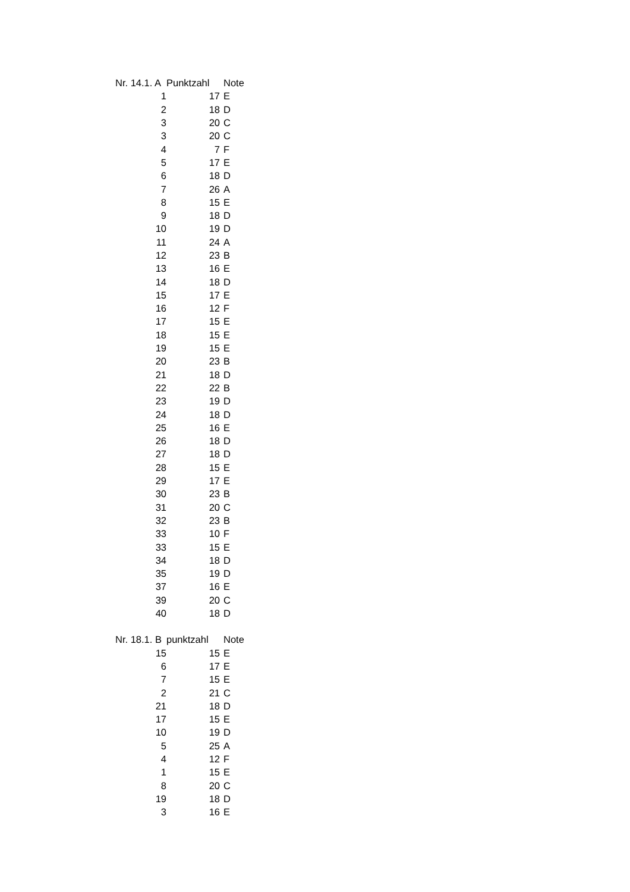| Nr. 14.1. A | Punktzahl | Note |
| --- | --- | --- |
| 1 | 17 | E |
| 2 | 18 | D |
| 3 | 20 | C |
| 3 | 20 | C |
| 4 | 7 | F |
| 5 | 17 | E |
| 6 | 18 | D |
| 7 | 26 | A |
| 8 | 15 | E |
| 9 | 18 | D |
| 10 | 19 | D |
| 11 | 24 | A |
| 12 | 23 | B |
| 13 | 16 | E |
| 14 | 18 | D |
| 15 | 17 | E |
| 16 | 12 | F |
| 17 | 15 | E |
| 18 | 15 | E |
| 19 | 15 | E |
| 20 | 23 | B |
| 21 | 18 | D |
| 22 | 22 | B |
| 23 | 19 | D |
| 24 | 18 | D |
| 25 | 16 | E |
| 26 | 18 | D |
| 27 | 18 | D |
| 28 | 15 | E |
| 29 | 17 | E |
| 30 | 23 | B |
| 31 | 20 | C |
| 32 | 23 | B |
| 33 | 10 | F |
| 33 | 15 | E |
| 34 | 18 | D |
| 35 | 19 | D |
| 37 | 16 | E |
| 39 | 20 | C |
| 40 | 18 | D |
| Nr. 18.1. B | punktzahl | Note |
| --- | --- | --- |
| 15 | 15 | E |
| 6 | 17 | E |
| 7 | 15 | E |
| 2 | 21 | C |
| 21 | 18 | D |
| 17 | 15 | E |
| 10 | 19 | D |
| 5 | 25 | A |
| 4 | 12 | F |
| 1 | 15 | E |
| 8 | 20 | C |
| 19 | 18 | D |
| 3 | 16 | E |